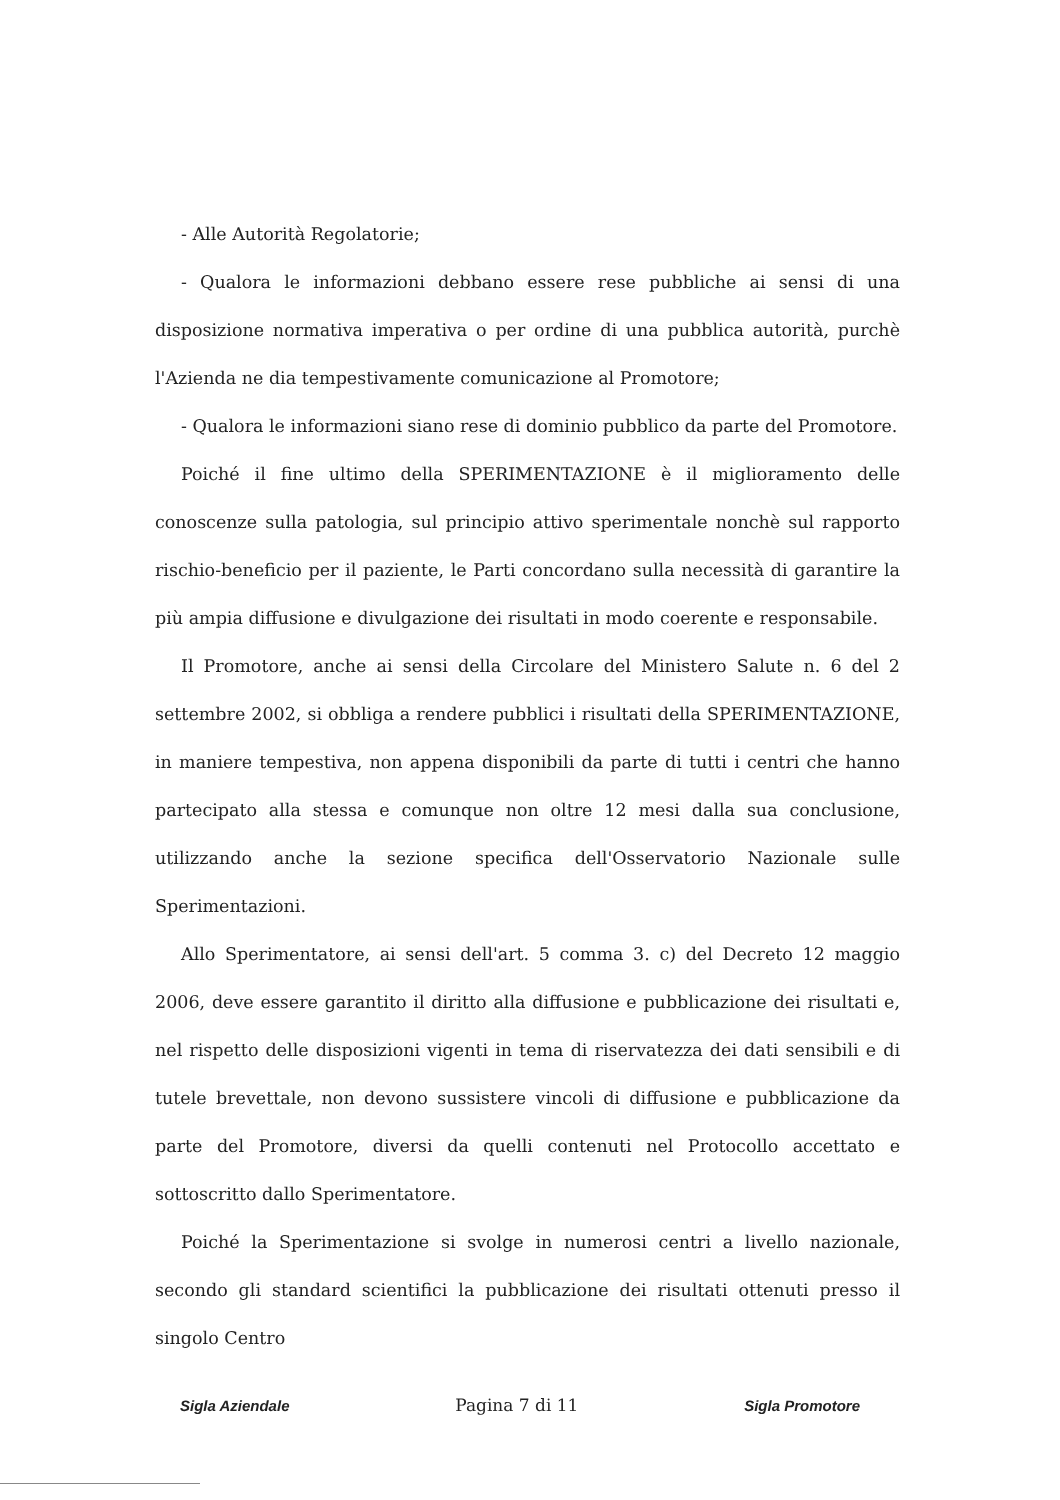- Alle Autorità Regolatorie;
- Qualora le informazioni debbano essere rese pubbliche ai sensi di una disposizione normativa imperativa o per ordine di una pubblica autorità, purchè l'Azienda ne dia tempestivamente comunicazione al Promotore;
- Qualora le informazioni siano rese di dominio pubblico da parte del Promotore.
Poiché il fine ultimo della SPERIMENTAZIONE è il miglioramento delle conoscenze sulla patologia, sul principio attivo sperimentale nonchè sul rapporto rischio-beneficio per il paziente, le Parti concordano sulla necessità di garantire la più ampia diffusione e divulgazione dei risultati in modo coerente e responsabile.
Il Promotore, anche ai sensi della Circolare del Ministero Salute n. 6 del 2 settembre 2002, si obbliga a rendere pubblici i risultati della SPERIMENTAZIONE, in maniere tempestiva, non appena disponibili da parte di tutti i centri che hanno partecipato alla stessa e comunque non oltre 12 mesi dalla sua conclusione, utilizzando anche la sezione specifica dell'Osservatorio Nazionale sulle Sperimentazioni.
Allo Sperimentatore, ai sensi dell'art. 5 comma 3. c) del Decreto 12 maggio 2006, deve essere garantito il diritto alla diffusione e pubblicazione dei risultati e, nel rispetto delle disposizioni vigenti in tema di riservatezza dei dati sensibili e di tutele brevettale, non devono sussistere vincoli di diffusione e pubblicazione da parte del Promotore, diversi da quelli contenuti nel Protocollo accettato e sottoscritto dallo Sperimentatore.
Poiché la Sperimentazione si svolge in numerosi centri a livello nazionale, secondo gli standard scientifici la pubblicazione dei risultati ottenuti presso il singolo Centro
Sigla Aziendale Pagina 7 di 11 Sigla Promotore